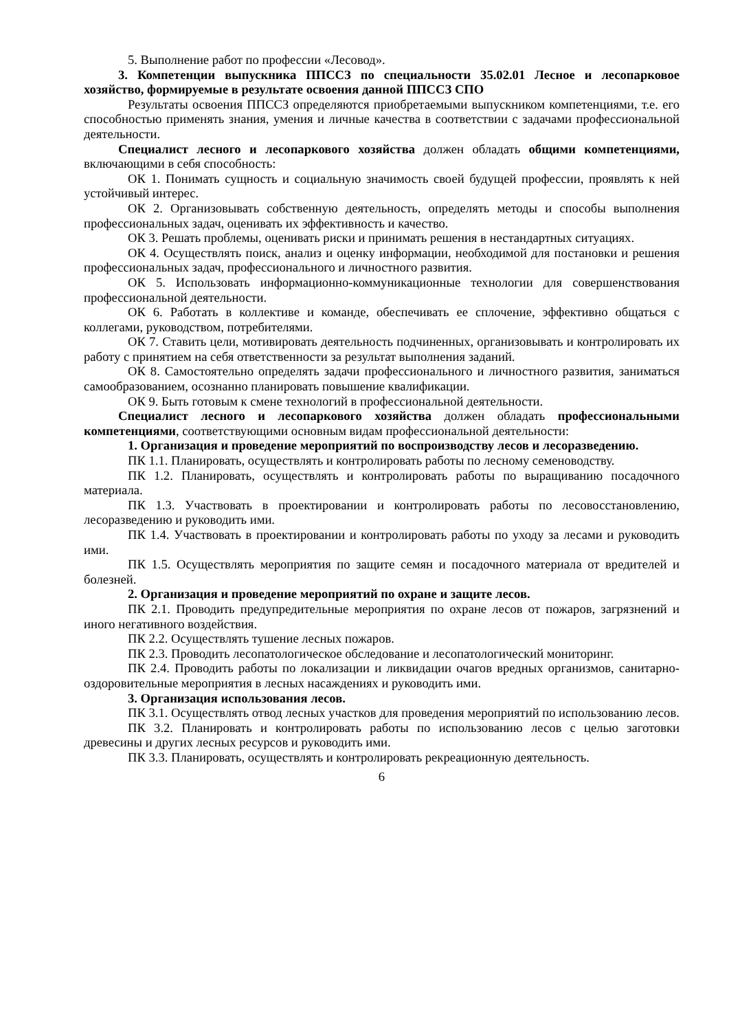5. Выполнение работ по профессии «Лесовод».
3. Компетенции выпускника ППССЗ по специальности 35.02.01 Лесное и лесопарковое хозяйство, формируемые в результате освоения данной ППССЗ СПО
Результаты освоения ППССЗ определяются приобретаемыми выпускником компетенциями, т.е. его способностью применять знания, умения и личные качества в соответствии с задачами профессиональной деятельности.
Специалист лесного и лесопаркового хозяйства должен обладать общими компетенциями, включающими в себя способность:
ОК 1. Понимать сущность и социальную значимость своей будущей профессии, проявлять к ней устойчивый интерес.
ОК 2. Организовывать собственную деятельность, определять методы и способы выполнения профессиональных задач, оценивать их эффективность и качество.
ОК 3. Решать проблемы, оценивать риски и принимать решения в нестандартных ситуациях.
ОК 4. Осуществлять поиск, анализ и оценку информации, необходимой для постановки и решения профессиональных задач, профессионального и личностного развития.
ОК 5. Использовать информационно-коммуникационные технологии для совершенствования профессиональной деятельности.
ОК 6. Работать в коллективе и команде, обеспечивать ее сплочение, эффективно общаться с коллегами, руководством, потребителями.
ОК 7. Ставить цели, мотивировать деятельность подчиненных, организовывать и контролировать их работу с принятием на себя ответственности за результат выполнения заданий.
ОК 8. Самостоятельно определять задачи профессионального и личностного развития, заниматься самообразованием, осознанно планировать повышение квалификации.
ОК 9. Быть готовым к смене технологий в профессиональной деятельности.
Специалист лесного и лесопаркового хозяйства должен обладать профессиональными компетенциями, соответствующими основным видам профессиональной деятельности:
1. Организация и проведение мероприятий по воспроизводству лесов и лесоразведению.
ПК 1.1. Планировать, осуществлять и контролировать работы по лесному семеноводству.
ПК 1.2. Планировать, осуществлять и контролировать работы по выращиванию посадочного материала.
ПК 1.3. Участвовать в проектировании и контролировать работы по лесовосстановлению, лесоразведению и руководить ими.
ПК 1.4. Участвовать в проектировании и контролировать работы по уходу за лесами и руководить ими.
ПК 1.5. Осуществлять мероприятия по защите семян и посадочного материала от вредителей и болезней.
2. Организация и проведение мероприятий по охране и защите лесов.
ПК 2.1. Проводить предупредительные мероприятия по охране лесов от пожаров, загрязнений и иного негативного воздействия.
ПК 2.2. Осуществлять тушение лесных пожаров.
ПК 2.3. Проводить лесопатологическое обследование и лесопатологический мониторинг.
ПК 2.4. Проводить работы по локализации и ликвидации очагов вредных организмов, санитарно-оздоровительные мероприятия в лесных насаждениях и руководить ими.
3. Организация использования лесов.
ПК 3.1. Осуществлять отвод лесных участков для проведения мероприятий по использованию лесов.
ПК 3.2. Планировать и контролировать работы по использованию лесов с целью заготовки древесины и других лесных ресурсов и руководить ими.
ПК 3.3. Планировать, осуществлять и контролировать рекреационную деятельность.
6